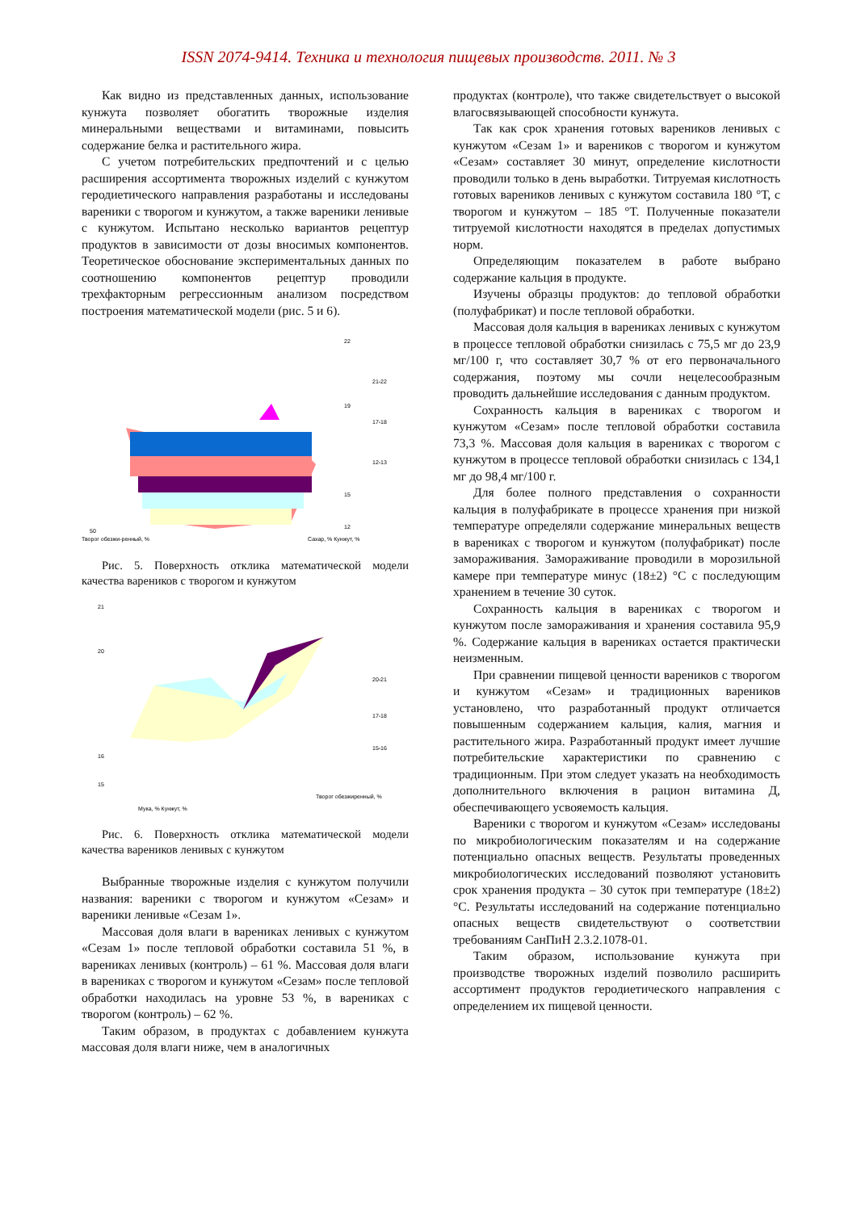ISSN 2074-9414. Техника и технология пищевых производств. 2011. № 3
Как видно из представленных данных, использование кунжута позволяет обогатить творожные изделия минеральными веществами и витаминами, повысить содержание белка и растительного жира.
С учетом потребительских предпочтений и с целью расширения ассортимента творожных изделий с кунжутом геродиетического направления разработаны и исследованы вареники с творогом и кунжутом, а также вареники ленивые с кунжутом. Испытано несколько вариантов рецептур продуктов в зависимости от дозы вносимых компонентов. Теоретическое обоснование экспериментальных данных по соотношению компонентов рецептур проводили трехфакторным регрессионным анализом посредством построения математической модели (рис. 5 и 6).
22
19
15
12
50
Творог обезжи-ренный, %
Сахар, % Кунжут, %
21-22
17-18
12-13
Рис. 5. Поверхность отклика математической модели качества вареников с творогом и кунжутом
21
20
16
15
Мука, % Кунжут, %
Творог обезжиренный, %
20-21
17-18
15-16
Рис. 6. Поверхность отклика математической модели качества вареников ленивых с кунжутом
Выбранные творожные изделия с кунжутом получили названия: вареники с творогом и кунжутом «Сезам» и вареники ленивые «Сезам 1».
Массовая доля влаги в варениках ленивых с кунжутом «Сезам 1» после тепловой обработки составила 51 %, в варениках ленивых (контроль) – 61 %. Массовая доля влаги в варениках с творогом и кунжутом «Сезам» после тепловой обработки находилась на уровне 53 %, в варениках с творогом (контроль) – 62 %.
Таким образом, в продуктах с добавлением кунжута массовая доля влаги ниже, чем в аналогичных
продуктах (контроле), что также свидетельствует о высокой влагосвязывающей способности кунжута.
Так как срок хранения готовых вареников ленивых с кунжутом «Сезам 1» и вареников с творогом и кунжутом «Сезам» составляет 30 минут, определение кислотности проводили только в день выработки. Титруемая кислотность готовых вареников ленивых с кунжутом составила 180 °Т, с творогом и кунжутом – 185 °Т. Полученные показатели титруемой кислотности находятся в пределах допустимых норм.
Определяющим показателем в работе выбрано содержание кальция в продукте.
Изучены образцы продуктов: до тепловой обработки (полуфабрикат) и после тепловой обработки.
Массовая доля кальция в варениках ленивых с кунжутом в процессе тепловой обработки снизилась с 75,5 мг до 23,9 мг/100 г, что составляет 30,7 % от его первоначального содержания, поэтому мы сочли нецелесообразным проводить дальнейшие исследования с данным продуктом.
Сохранность кальция в варениках с творогом и кунжутом «Сезам» после тепловой обработки составила 73,3 %. Массовая доля кальция в варениках с творогом с кунжутом в процессе тепловой обработки снизилась с 134,1 мг до 98,4 мг/100 г.
Для более полного представления о сохранности кальция в полуфабрикате в процессе хранения при низкой температуре определяли содержание минеральных веществ в варениках с творогом и кунжутом (полуфабрикат) после замораживания. Замораживание проводили в морозильной камере при температуре минус (18±2) °С с последующим хранением в течение 30 суток.
Сохранность кальция в варениках с творогом и кунжутом после замораживания и хранения составила 95,9 %. Содержание кальция в варениках остается практически неизменным.
При сравнении пищевой ценности вареников с творогом и кунжутом «Сезам» и традиционных вареников установлено, что разработанный продукт отличается повышенным содержанием кальция, калия, магния и растительного жира. Разработанный продукт имеет лучшие потребительские характеристики по сравнению с традиционным. При этом следует указать на необходимость дополнительного включения в рацион витамина Д, обеспечивающего усвояемость кальция.
Вареники с творогом и кунжутом «Сезам» исследованы по микробиологическим показателям и на содержание потенциально опасных веществ. Результаты проведенных микробиологических исследований позволяют установить срок хранения продукта – 30 суток при температуре (18±2) °С. Результаты исследований на содержание потенциально опасных веществ свидетельствуют о соответствии требованиям СанПиН 2.3.2.1078-01.
Таким образом, использование кунжута при производстве творожных изделий позволило расширить ассортимент продуктов геродиетического направления с определением их пищевой ценности.